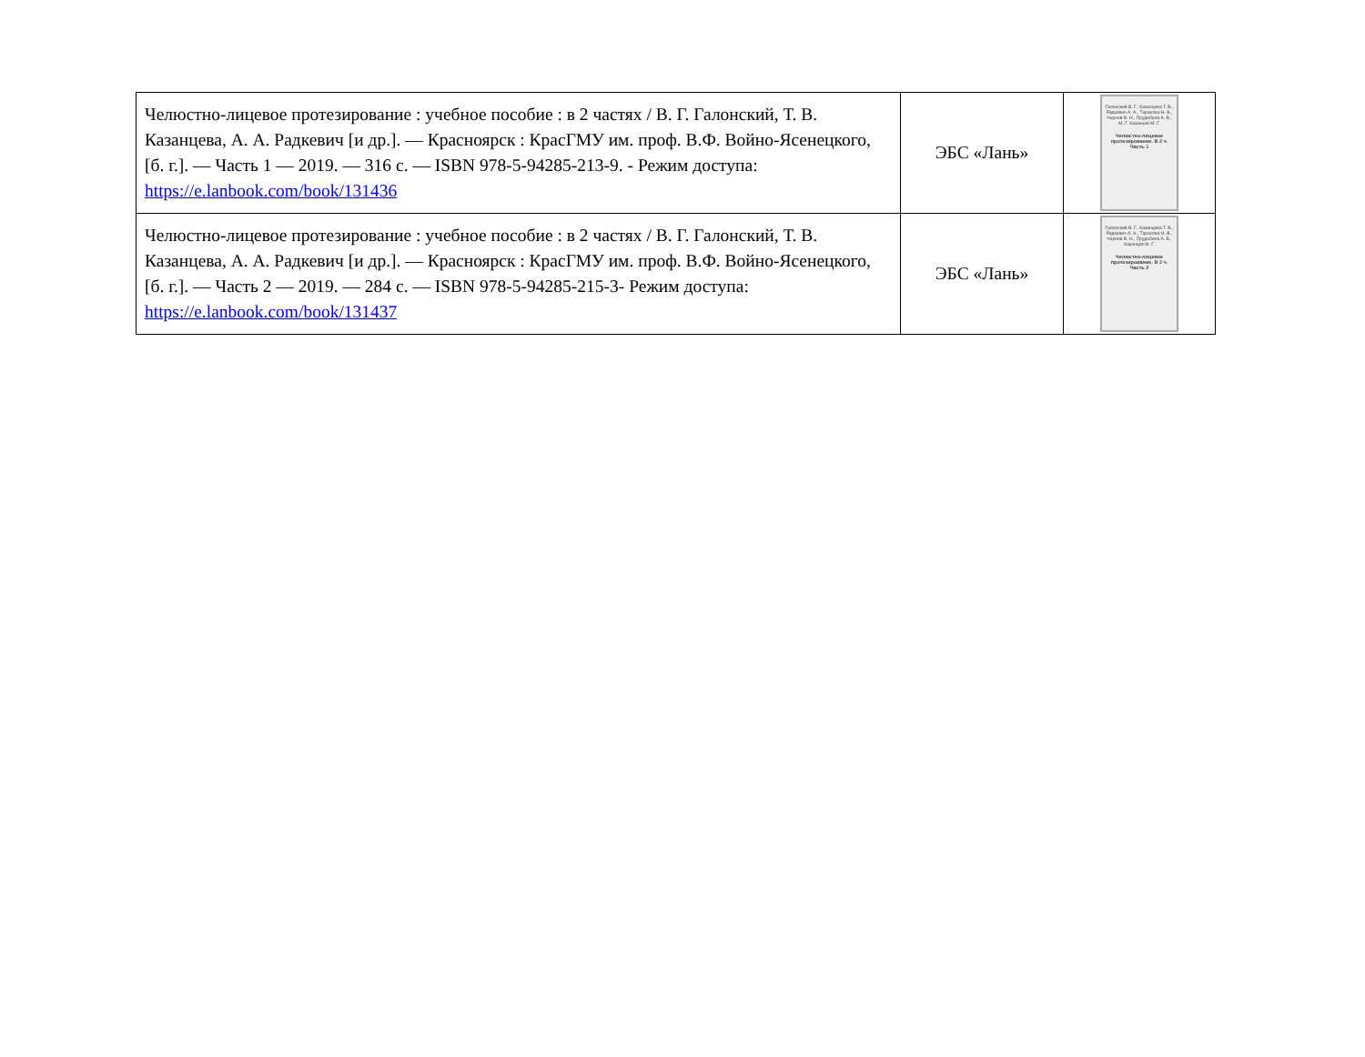| Челюстно-лицевое протезирование : учебное пособие : в 2 частях / В. Г. Галонский, Т. В. Казанцева, А. А. Радкевич [и др.]. — Красноярск : КрасГМУ им. проф. В.Ф. Войно-Ясенецкого, [б. г.]. — Часть 1 — 2019. — 316 с. — ISBN 978-5-94285-213-9. - Режим доступа: https://e.lanbook.com/book/131436 | ЭБС «Лань» | Галонский В. Г., Казанцева Т. В., Радкевич А. А., Тарасова Н. В., Чернов В. Н., Прудобеев А. В., М. Г. Казанцев М. Г. Челюстно-лицевое протезирование. В 2 ч. Часть 1 |
| Челюстно-лицевое протезирование : учебное пособие : в 2 частях / В. Г. Галонский, Т. В. Казанцева, А. А. Радкевич [и др.]. — Красноярск : КрасГМУ им. проф. В.Ф. Войно-Ясенецкого, [б. г.]. — Часть 2 — 2019. — 284 с. — ISBN 978-5-94285-215-3- Режим доступа: https://e.lanbook.com/book/131437 | ЭБС «Лань» | Галонский В. Г., Казанцева Т. В., Радкевич А. А., Тарасова Н. В., Чернов В. Н., Прудобеев А. В., Казанцев М. Г. Челюстно-лицевое протезирование. В 2 ч. Часть 2 |